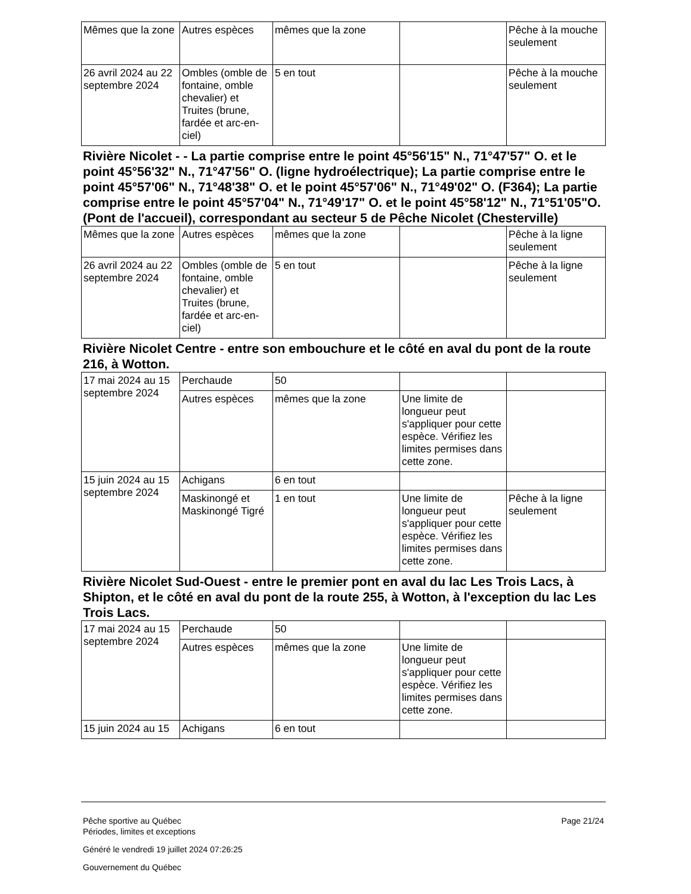| Mêmes que la zone | Autres espèces | mêmes que la zone | | Pêche à la mouche seulement |
| 26 avril 2024 au 22 septembre 2024 | Ombles (omble de fontaine, omble chevalier) et Truites (brune, fardée et arc-en-ciel) | 5 en tout | | Pêche à la mouche seulement |
Rivière Nicolet - - La partie comprise entre le point 45°56'15" N., 71°47'57" O. et le point 45°56'32" N., 71°47'56" O. (ligne hydroélectrique); La partie comprise entre le point 45°57'06" N., 71°48'38" O. et le point 45°57'06" N., 71°49'02" O. (F364); La partie comprise entre le point 45°57'04" N., 71°49'17" O. et le point 45°58'12" N., 71°51'05"O. (Pont de l'accueil), correspondant au secteur 5 de Pêche Nicolet (Chesterville)
| Mêmes que la zone | Autres espèces | mêmes que la zone | | Pêche à la ligne seulement |
| 26 avril 2024 au 22 septembre 2024 | Ombles (omble de fontaine, omble chevalier) et Truites (brune, fardée et arc-en-ciel) | 5 en tout | | Pêche à la ligne seulement |
Rivière Nicolet Centre - entre son embouchure et le côté en aval du pont de la route 216, à Wotton.
| 17 mai 2024 au 15 septembre 2024 | Perchaude | 50 | | |
| | Autres espèces | mêmes que la zone | Une limite de longueur peut s'appliquer pour cette espèce. Vérifiez les limites permises dans cette zone. | |
| 15 juin 2024 au 15 septembre 2024 | Achigans | 6 en tout | | |
| | Maskinongé et Maskinongé Tigré | 1 en tout | Une limite de longueur peut s'appliquer pour cette espèce. Vérifiez les limites permises dans cette zone. | Pêche à la ligne seulement |
Rivière Nicolet Sud-Ouest - entre le premier pont en aval du lac Les Trois Lacs, à Shipton, et le côté en aval du pont de la route 255, à Wotton, à l'exception du lac Les Trois Lacs.
| 17 mai 2024 au 15 septembre 2024 | Perchaude | 50 | | |
| | Autres espèces | mêmes que la zone | Une limite de longueur peut s'appliquer pour cette espèce. Vérifiez les limites permises dans cette zone. | |
| 15 juin 2024 au 15 | Achigans | 6 en tout | | |
Pêche sportive au Québec
Périodes, limites et exceptions
Généré le vendredi 19 juillet 2024 07:26:25
Gouvernement du Québec
Page 21/24